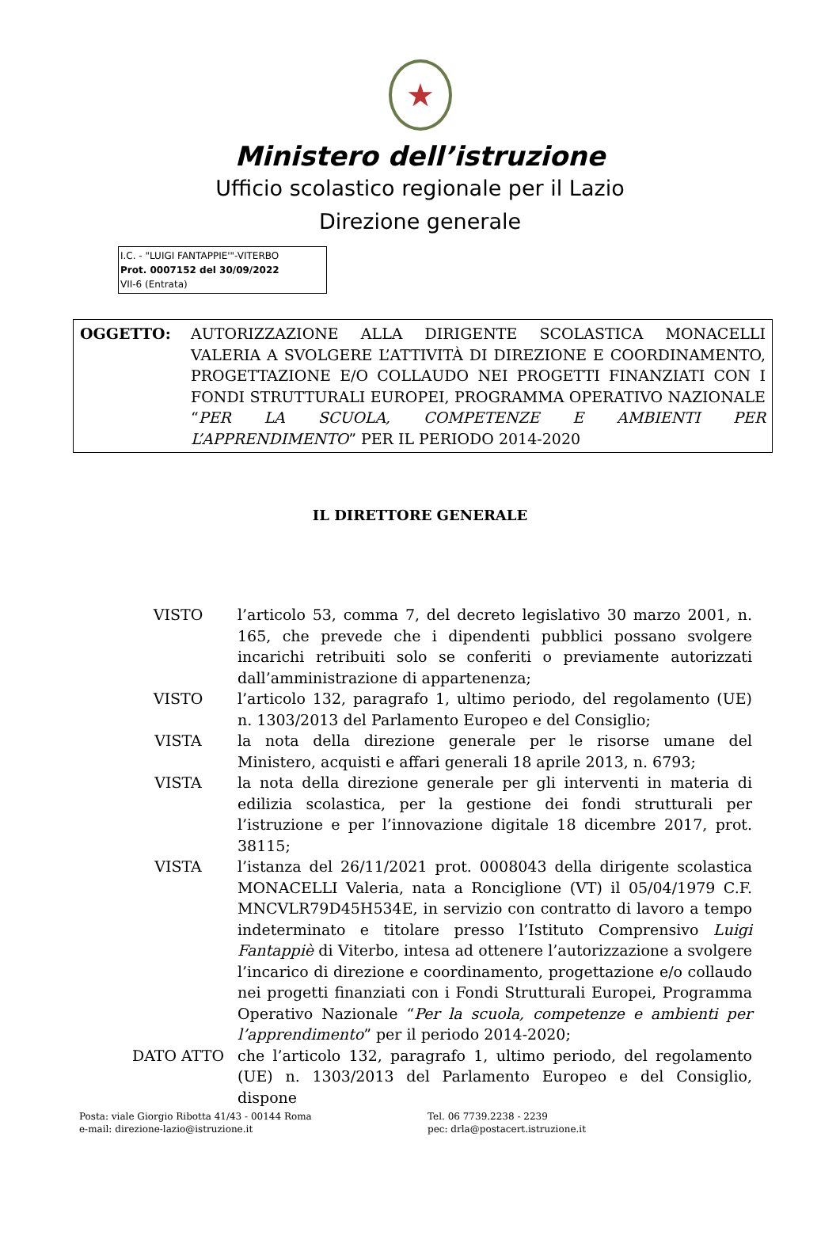★
Ministero dell’istruzione
Ufficio scolastico regionale per il Lazio
Direzione generale
I.C. - "LUIGI FANTAPPIE'"-VITERBO
Prot. 0007152 del 30/09/2022
VII-6 (Entrata)
OGGETTO: AUTORIZZAZIONE ALLA DIRIGENTE SCOLASTICA MONACELLI VALERIA A SVOLGERE L’ATTIVITÀ DI DIREZIONE E COORDINAMENTO, PROGETTAZIONE E/O COLLAUDO NEI PROGETTI FINANZIATI CON I FONDI STRUTTURALI EUROPEI, PROGRAMMA OPERATIVO NAZIONALE “PER LA SCUOLA, COMPETENZE E AMBIENTI PER L’APPRENDIMENTO” PER IL PERIODO 2014-2020
IL DIRETTORE GENERALE
VISTO l’articolo 53, comma 7, del decreto legislativo 30 marzo 2001, n. 165, che prevede che i dipendenti pubblici possano svolgere incarichi retribuiti solo se conferiti o previamente autorizzati dall’amministrazione di appartenenza;
VISTO l’articolo 132, paragrafo 1, ultimo periodo, del regolamento (UE) n. 1303/2013 del Parlamento Europeo e del Consiglio;
VISTA la nota della direzione generale per le risorse umane del Ministero, acquisti e affari generali 18 aprile 2013, n. 6793;
VISTA la nota della direzione generale per gli interventi in materia di edilizia scolastica, per la gestione dei fondi strutturali per l’istruzione e per l’innovazione digitale 18 dicembre 2017, prot. 38115;
VISTA l’istanza del 26/11/2021 prot. 0008043 della dirigente scolastica MONACELLI Valeria, nata a Ronciglione (VT) il 05/04/1979 C.F. MNCVLR79D45H534E, in servizio con contratto di lavoro a tempo indeterminato e titolare presso l’Istituto Comprensivo Luigi Fantappiè di Viterbo, intesa ad ottenere l’autorizzazione a svolgere l’incarico di direzione e coordinamento, progettazione e/o collaudo nei progetti finanziati con i Fondi Strutturali Europei, Programma Operativo Nazionale “Per la scuola, competenze e ambienti per l’apprendimento” per il periodo 2014-2020;
DATO ATTO che l’articolo 132, paragrafo 1, ultimo periodo, del regolamento (UE) n. 1303/2013 del Parlamento Europeo e del Consiglio, dispone
Posta: viale Giorgio Ribotta 41/43 - 00144 Roma
e-mail: direzione-lazio@istruzione.it
Tel. 06 7739.2238 - 2239
pec: drla@postacert.istruzione.it